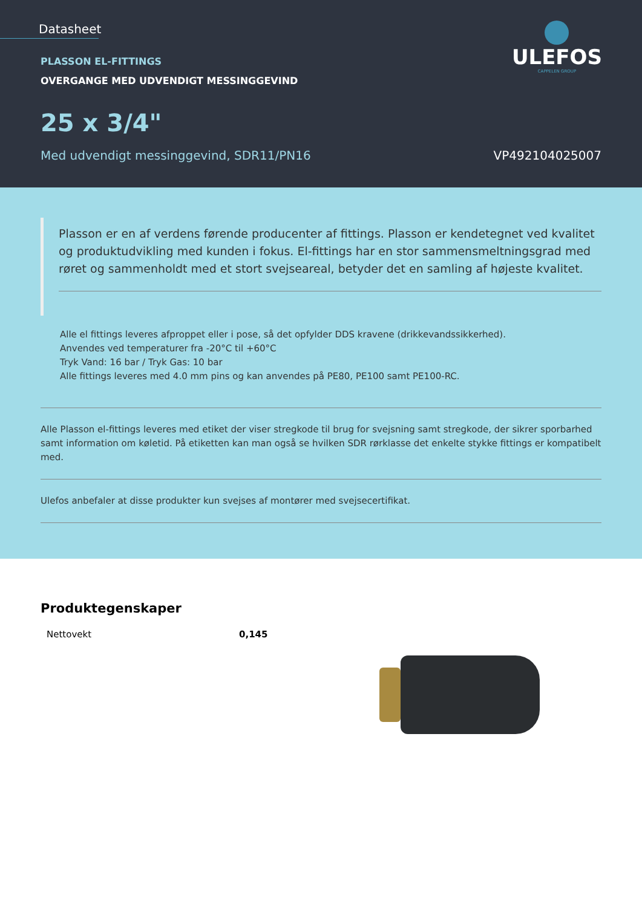Datasheet
ULEFOS
CAPPELEN GROUP
PLASSON EL-FITTINGS
OVERGANGE MED UDVENDIGT MESSINGGEVIND
25 x 3/4"
Med udvendigt messinggevind, SDR11/PN16
VP492104025007
Plasson er en af verdens førende producenter af fittings. Plasson er kendetegnet ved kvalitet og produktudvikling med kunden i fokus. El-fittings har en stor sammensmeltningsgrad med røret og sammenholdt med et stort svejseareal, betyder det en samling af højeste kvalitet.
Alle el fittings leveres afproppet eller i pose, så det opfylder DDS kravene (drikkevandssikkerhed).
Anvendes ved temperaturer fra -20°C til +60°C
Tryk Vand: 16 bar / Tryk Gas: 10 bar
Alle fittings leveres med 4.0 mm pins og kan anvendes på PE80, PE100 samt PE100-RC.
Alle Plasson el-fittings leveres med etiket der viser stregkode til brug for svejsning samt stregkode, der sikrer sporbarhed samt information om køletid. På etiketten kan man også se hvilken SDR rørklasse det enkelte stykke fittings er kompatibelt med.
Ulefos anbefaler at disse produkter kun svejses af montører med svejsecertifikat.
Produktegenskaper
| Nettovekt | 0,145 |